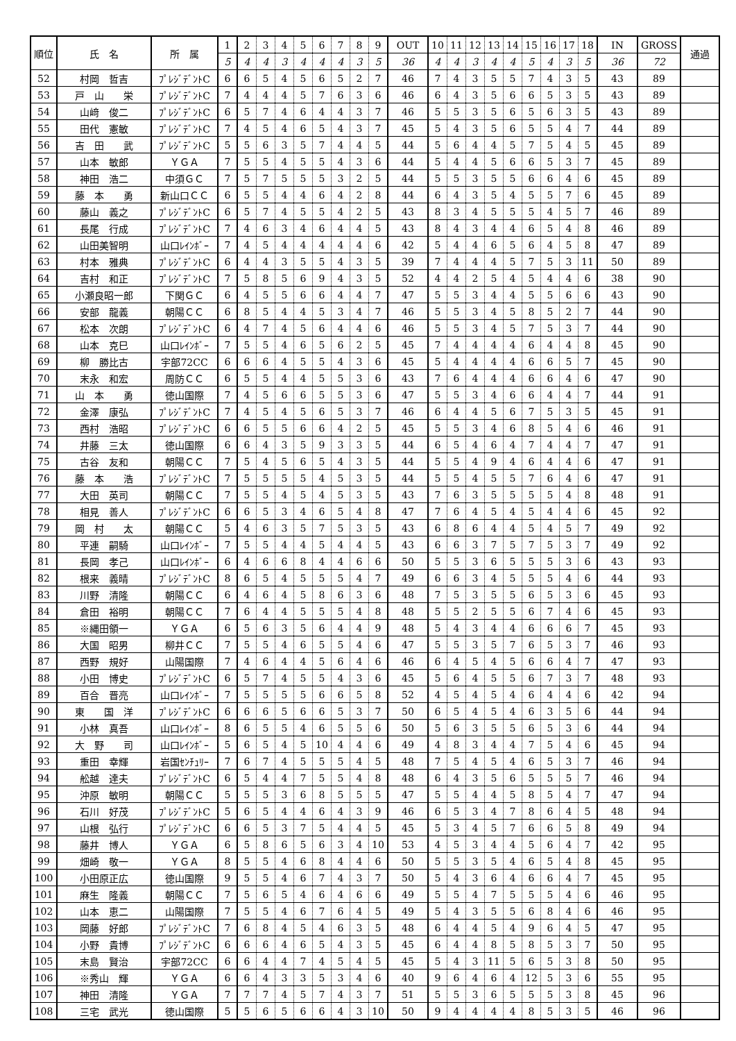| 順位 | 氏 名 | 所 属 | 1 | 2 | 3 | 4 | 5 | 6 | 7 | 8 | 9 | OUT | 10 | 11 | 12 | 13 | 14 | 15 | 16 | 17 | 18 | IN | GROSS | 通過 |
| --- | --- | --- | --- | --- | --- | --- | --- | --- | --- | --- | --- | --- | --- | --- | --- | --- | --- | --- | --- | --- | --- | --- | --- | --- |
| | | | 5 | 4 | 4 | 3 | 4 | 4 | 4 | 3 | 5 | 36 | 4 | 4 | 3 | 4 | 4 | 5 | 4 | 3 | 5 | 36 | 72 | |
| 52 | 村岡 哲吉 | ﾌﾟﾚｼﾞﾃﾞﾝﾄC | 6 | 6 | 5 | 4 | 5 | 6 | 5 | 2 | 7 | 46 | 7 | 4 | 3 | 5 | 5 | 7 | 4 | 3 | 5 | 43 | 89 | |
| 53 | 戸 山 栄 | ﾌﾟﾚｼﾞﾃﾞﾝﾄC | 7 | 4 | 4 | 4 | 5 | 7 | 6 | 3 | 6 | 46 | 6 | 4 | 3 | 5 | 6 | 6 | 5 | 3 | 5 | 43 | 89 | |
| 54 | 山﨑 俊二 | ﾌﾟﾚｼﾞﾃﾞﾝﾄC | 6 | 5 | 7 | 4 | 6 | 4 | 4 | 3 | 7 | 46 | 5 | 5 | 3 | 5 | 6 | 5 | 6 | 3 | 5 | 43 | 89 | |
| 55 | 田代 憲敏 | ﾌﾟﾚｼﾞﾃﾞﾝﾄC | 7 | 4 | 5 | 4 | 6 | 5 | 4 | 3 | 7 | 45 | 5 | 4 | 3 | 5 | 6 | 5 | 5 | 4 | 7 | 44 | 89 | |
| 56 | 吉 田 武 | ﾌﾟﾚｼﾞﾃﾞﾝﾄC | 5 | 5 | 6 | 3 | 5 | 7 | 4 | 4 | 5 | 44 | 5 | 6 | 4 | 4 | 5 | 7 | 5 | 4 | 5 | 45 | 89 | |
| 57 | 山本 敏郎 | ＹＧＡ | 7 | 5 | 5 | 4 | 5 | 5 | 4 | 3 | 6 | 44 | 5 | 4 | 4 | 5 | 6 | 6 | 5 | 3 | 7 | 45 | 89 | |
| 58 | 神田 浩二 | 中須ＧＣ | 7 | 5 | 7 | 5 | 5 | 5 | 3 | 2 | 5 | 44 | 5 | 5 | 3 | 5 | 5 | 6 | 6 | 4 | 6 | 45 | 89 | |
| 59 | 藤 本 勇 | 新山口ＣＣ | 6 | 5 | 5 | 4 | 4 | 6 | 4 | 2 | 8 | 44 | 6 | 4 | 3 | 5 | 4 | 5 | 5 | 7 | 6 | 45 | 89 | |
| 60 | 藤山 義之 | ﾌﾟﾚｼﾞﾃﾞﾝﾄC | 6 | 5 | 7 | 4 | 5 | 5 | 4 | 2 | 5 | 43 | 8 | 3 | 4 | 5 | 5 | 5 | 4 | 5 | 7 | 46 | 89 | |
| 61 | 長尾 行成 | ﾌﾟﾚｼﾞﾃﾞﾝﾄC | 7 | 4 | 6 | 3 | 4 | 6 | 4 | 4 | 5 | 43 | 8 | 4 | 3 | 4 | 4 | 6 | 5 | 4 | 8 | 46 | 89 | |
| 62 | 山田美智明 | 山口ﾚｲﾝﾎﾞｰ | 7 | 4 | 5 | 4 | 4 | 4 | 4 | 4 | 6 | 42 | 5 | 4 | 4 | 6 | 5 | 6 | 4 | 5 | 8 | 47 | 89 | |
| 63 | 村本 雅典 | ﾌﾟﾚｼﾞﾃﾞﾝﾄC | 6 | 4 | 4 | 3 | 5 | 5 | 4 | 3 | 5 | 39 | 7 | 4 | 4 | 4 | 5 | 7 | 5 | 3 | 11 | 50 | 89 | |
| 64 | 吉村 和正 | ﾌﾟﾚｼﾞﾃﾞﾝﾄC | 7 | 5 | 8 | 5 | 6 | 9 | 4 | 3 | 5 | 52 | 4 | 4 | 2 | 5 | 4 | 5 | 4 | 4 | 6 | 38 | 90 | |
| 65 | 小瀬良昭一郎 | 下関ＧＣ | 6 | 4 | 5 | 5 | 6 | 6 | 4 | 4 | 7 | 47 | 5 | 5 | 3 | 4 | 4 | 5 | 5 | 6 | 6 | 43 | 90 | |
| 66 | 安部 龍義 | 朝陽ＣＣ | 6 | 8 | 5 | 4 | 4 | 5 | 3 | 4 | 7 | 46 | 5 | 5 | 3 | 4 | 5 | 8 | 5 | 2 | 7 | 44 | 90 | |
| 67 | 松本 次朗 | ﾌﾟﾚｼﾞﾃﾞﾝﾄC | 6 | 4 | 7 | 4 | 5 | 6 | 4 | 4 | 6 | 46 | 5 | 5 | 3 | 4 | 5 | 7 | 5 | 3 | 7 | 44 | 90 | |
| 68 | 山本 克巳 | 山口ﾚｲﾝﾎﾞｰ | 7 | 5 | 5 | 4 | 6 | 5 | 6 | 2 | 5 | 45 | 7 | 4 | 4 | 4 | 4 | 6 | 4 | 4 | 8 | 45 | 90 | |
| 69 | 柳 勝比古 | 宇部72CC | 6 | 6 | 6 | 4 | 5 | 5 | 4 | 3 | 6 | 45 | 5 | 4 | 4 | 4 | 4 | 6 | 6 | 5 | 7 | 45 | 90 | |
| 70 | 末永 和宏 | 周防ＣＣ | 6 | 5 | 5 | 4 | 4 | 5 | 5 | 3 | 6 | 43 | 7 | 6 | 4 | 4 | 4 | 6 | 6 | 4 | 6 | 47 | 90 | |
| 71 | 山 本 勇 | 徳山国際 | 7 | 4 | 5 | 6 | 6 | 5 | 5 | 3 | 6 | 47 | 5 | 5 | 3 | 4 | 6 | 6 | 4 | 4 | 7 | 44 | 91 | |
| 72 | 金澤 康弘 | ﾌﾟﾚｼﾞﾃﾞﾝﾄC | 7 | 4 | 5 | 4 | 5 | 6 | 5 | 3 | 7 | 46 | 6 | 4 | 4 | 5 | 6 | 7 | 5 | 3 | 5 | 45 | 91 | |
| 73 | 西村 浩昭 | ﾌﾟﾚｼﾞﾃﾞﾝﾄC | 6 | 6 | 5 | 5 | 6 | 6 | 4 | 2 | 5 | 45 | 5 | 5 | 3 | 4 | 6 | 8 | 5 | 4 | 6 | 46 | 91 | |
| 74 | 井藤 三太 | 徳山国際 | 6 | 6 | 4 | 3 | 5 | 9 | 3 | 3 | 5 | 44 | 6 | 5 | 4 | 6 | 4 | 7 | 4 | 4 | 7 | 47 | 91 | |
| 75 | 古谷 友和 | 朝陽ＣＣ | 7 | 5 | 4 | 5 | 6 | 5 | 4 | 3 | 5 | 44 | 5 | 5 | 4 | 9 | 4 | 6 | 4 | 4 | 6 | 47 | 91 | |
| 76 | 藤 本 浩 | ﾌﾟﾚｼﾞﾃﾞﾝﾄC | 7 | 5 | 5 | 5 | 5 | 4 | 5 | 3 | 5 | 44 | 5 | 5 | 4 | 5 | 5 | 7 | 6 | 4 | 6 | 47 | 91 | |
| 77 | 大田 英司 | 朝陽ＣＣ | 7 | 5 | 5 | 4 | 5 | 4 | 5 | 3 | 5 | 43 | 7 | 6 | 3 | 5 | 5 | 5 | 5 | 4 | 8 | 48 | 91 | |
| 78 | 相見 善人 | ﾌﾟﾚｼﾞﾃﾞﾝﾄC | 6 | 6 | 5 | 3 | 4 | 6 | 5 | 4 | 8 | 47 | 7 | 6 | 4 | 5 | 4 | 5 | 4 | 4 | 6 | 45 | 92 | |
| 79 | 岡 村 太 | 朝陽ＣＣ | 5 | 4 | 6 | 3 | 5 | 7 | 5 | 3 | 5 | 43 | 6 | 8 | 6 | 4 | 4 | 5 | 4 | 5 | 7 | 49 | 92 | |
| 80 | 平連 嗣騎 | 山口ﾚｲﾝﾎﾞｰ | 7 | 5 | 5 | 4 | 4 | 5 | 4 | 4 | 5 | 43 | 6 | 6 | 3 | 7 | 5 | 7 | 5 | 3 | 7 | 49 | 92 | |
| 81 | 長岡 孝己 | 山口ﾚｲﾝﾎﾞｰ | 6 | 4 | 6 | 6 | 8 | 4 | 4 | 6 | 6 | 50 | 5 | 5 | 3 | 6 | 5 | 5 | 5 | 3 | 6 | 43 | 93 | |
| 82 | 根来 義晴 | ﾌﾟﾚｼﾞﾃﾞﾝﾄC | 8 | 6 | 5 | 4 | 5 | 5 | 5 | 4 | 7 | 49 | 6 | 6 | 3 | 4 | 5 | 5 | 5 | 4 | 6 | 44 | 93 | |
| 83 | 川野 清隆 | 朝陽ＣＣ | 6 | 4 | 6 | 4 | 5 | 8 | 6 | 3 | 6 | 48 | 7 | 5 | 3 | 5 | 5 | 6 | 5 | 3 | 6 | 45 | 93 | |
| 84 | 倉田 裕明 | 朝陽ＣＣ | 7 | 6 | 4 | 4 | 5 | 5 | 5 | 4 | 8 | 48 | 5 | 5 | 2 | 5 | 5 | 6 | 7 | 4 | 6 | 45 | 93 | |
| 85 | ※縄田領一 | ＹＧＡ | 6 | 5 | 6 | 3 | 5 | 6 | 4 | 4 | 9 | 48 | 5 | 4 | 3 | 4 | 4 | 6 | 6 | 6 | 7 | 45 | 93 | |
| 86 | 大国 昭男 | 柳井ＣＣ | 7 | 5 | 5 | 4 | 6 | 5 | 5 | 4 | 6 | 47 | 5 | 5 | 3 | 5 | 7 | 6 | 5 | 3 | 7 | 46 | 93 | |
| 87 | 西野 規好 | 山陽国際 | 7 | 4 | 6 | 4 | 4 | 5 | 6 | 4 | 6 | 46 | 6 | 4 | 5 | 4 | 5 | 6 | 6 | 4 | 7 | 47 | 93 | |
| 88 | 小田 博史 | ﾌﾟﾚｼﾞﾃﾞﾝﾄC | 6 | 5 | 7 | 4 | 5 | 5 | 4 | 3 | 6 | 45 | 5 | 6 | 4 | 5 | 5 | 6 | 7 | 3 | 7 | 48 | 93 | |
| 89 | 百合 晋亮 | 山口ﾚｲﾝﾎﾞｰ | 7 | 5 | 5 | 5 | 5 | 6 | 6 | 5 | 8 | 52 | 4 | 5 | 4 | 5 | 4 | 6 | 4 | 4 | 6 | 42 | 94 | |
| 90 | 東 国 洋 | ﾌﾟﾚｼﾞﾃﾞﾝﾄC | 6 | 6 | 6 | 5 | 6 | 6 | 5 | 3 | 7 | 50 | 6 | 5 | 4 | 5 | 4 | 6 | 3 | 5 | 6 | 44 | 94 | |
| 91 | 小林 真吾 | 山口ﾚｲﾝﾎﾞｰ | 8 | 6 | 5 | 5 | 4 | 6 | 5 | 5 | 6 | 50 | 5 | 6 | 3 | 5 | 5 | 6 | 5 | 3 | 6 | 44 | 94 | |
| 92 | 大 野 司 | 山口ﾚｲﾝﾎﾞｰ | 5 | 6 | 5 | 4 | 5 | 10 | 4 | 4 | 6 | 49 | 4 | 8 | 3 | 4 | 4 | 7 | 5 | 4 | 6 | 45 | 94 | |
| 93 | 重田 幸輝 | 岩国ｾﾝﾁｭﾘｰ | 7 | 6 | 7 | 4 | 5 | 5 | 5 | 4 | 5 | 48 | 7 | 5 | 4 | 5 | 4 | 6 | 5 | 3 | 7 | 46 | 94 | |
| 94 | 舩越 達夫 | ﾌﾟﾚｼﾞﾃﾞﾝﾄC | 6 | 5 | 4 | 4 | 7 | 5 | 5 | 4 | 8 | 48 | 6 | 4 | 3 | 5 | 6 | 5 | 5 | 5 | 7 | 46 | 94 | |
| 95 | 沖原 敏明 | 朝陽ＣＣ | 5 | 5 | 5 | 3 | 6 | 8 | 5 | 5 | 5 | 47 | 5 | 5 | 4 | 4 | 5 | 8 | 5 | 4 | 7 | 47 | 94 | |
| 96 | 石川 好茂 | ﾌﾟﾚｼﾞﾃﾞﾝﾄC | 5 | 6 | 5 | 4 | 4 | 6 | 4 | 3 | 9 | 46 | 6 | 5 | 3 | 4 | 7 | 8 | 6 | 4 | 5 | 48 | 94 | |
| 97 | 山根 弘行 | ﾌﾟﾚｼﾞﾃﾞﾝﾄC | 6 | 6 | 5 | 3 | 7 | 5 | 4 | 4 | 5 | 45 | 5 | 3 | 4 | 5 | 7 | 6 | 6 | 5 | 8 | 49 | 94 | |
| 98 | 藤井 博人 | ＹＧＡ | 6 | 5 | 8 | 6 | 5 | 6 | 3 | 4 | 10 | 53 | 4 | 5 | 3 | 4 | 4 | 5 | 6 | 4 | 7 | 42 | 95 | |
| 99 | 畑崎 敬一 | ＹＧＡ | 8 | 5 | 5 | 4 | 6 | 8 | 4 | 4 | 6 | 50 | 5 | 5 | 3 | 5 | 4 | 6 | 5 | 4 | 8 | 45 | 95 | |
| 100 | 小田原正広 | 徳山国際 | 9 | 5 | 5 | 4 | 6 | 7 | 4 | 3 | 7 | 50 | 5 | 4 | 3 | 6 | 4 | 6 | 6 | 4 | 7 | 45 | 95 | |
| 101 | 麻生 隆義 | 朝陽ＣＣ | 7 | 5 | 6 | 5 | 4 | 6 | 4 | 6 | 6 | 49 | 5 | 5 | 4 | 7 | 5 | 5 | 5 | 4 | 6 | 46 | 95 | |
| 102 | 山本 恵二 | 山陽国際 | 7 | 5 | 5 | 4 | 6 | 7 | 6 | 4 | 5 | 49 | 5 | 4 | 3 | 5 | 5 | 6 | 8 | 4 | 6 | 46 | 95 | |
| 103 | 岡藤 好郎 | ﾌﾟﾚｼﾞﾃﾞﾝﾄC | 7 | 6 | 8 | 4 | 5 | 4 | 6 | 3 | 5 | 48 | 6 | 4 | 4 | 5 | 4 | 9 | 6 | 4 | 5 | 47 | 95 | |
| 104 | 小野 貴博 | ﾌﾟﾚｼﾞﾃﾞﾝﾄC | 6 | 6 | 6 | 4 | 6 | 5 | 4 | 3 | 5 | 45 | 6 | 4 | 4 | 8 | 5 | 8 | 5 | 3 | 7 | 50 | 95 | |
| 105 | 末島 賢治 | 宇部72CC | 6 | 6 | 4 | 4 | 7 | 4 | 5 | 4 | 5 | 45 | 5 | 4 | 3 | 11 | 5 | 6 | 5 | 3 | 8 | 50 | 95 | |
| 106 | ※秀山 輝 | ＹＧＡ | 6 | 6 | 4 | 3 | 3 | 5 | 3 | 4 | 6 | 40 | 9 | 6 | 4 | 6 | 4 | 12 | 5 | 3 | 6 | 55 | 95 | |
| 107 | 神田 清隆 | ＹＧＡ | 7 | 7 | 7 | 4 | 5 | 7 | 4 | 3 | 7 | 51 | 5 | 5 | 3 | 6 | 5 | 5 | 5 | 3 | 8 | 45 | 96 | |
| 108 | 三宅 武光 | 徳山国際 | 5 | 5 | 6 | 5 | 6 | 6 | 4 | 3 | 10 | 50 | 9 | 4 | 4 | 4 | 4 | 8 | 5 | 3 | 5 | 46 | 96 | |